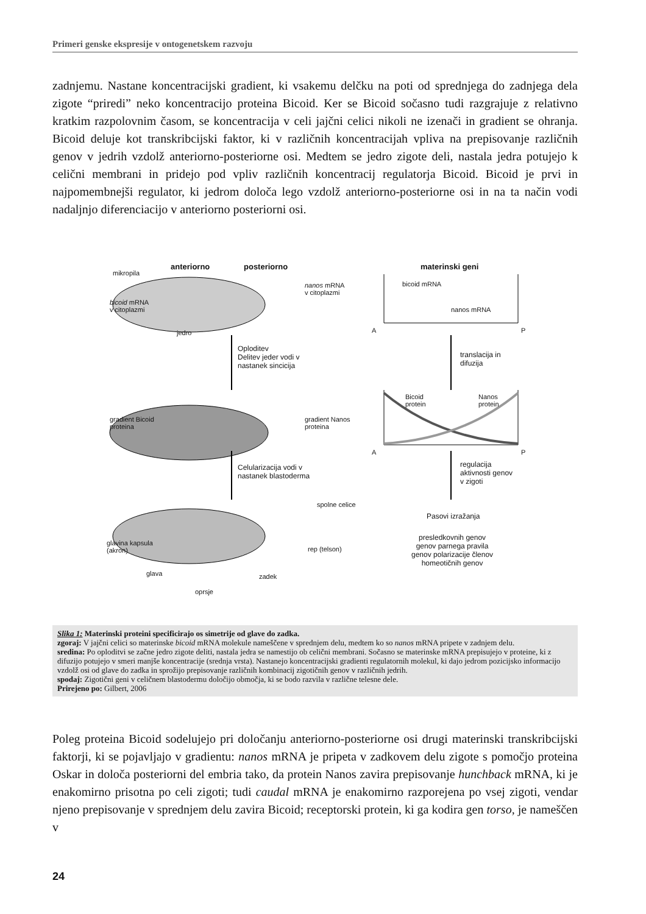Primeri genske ekspresije v ontogenetskem razvoju
zadnjemu. Nastane koncentracijski gradient, ki vsakemu delčku na poti od sprednjega do zadnjega dela zigote “priredi” neko koncentracijo proteina Bicoid. Ker se Bicoid sočasno tudi razgrajuje z relativno kratkim razpolovnim časom, se koncentracija v celi jajčni celici nikoli ne izenači in gradient se ohranja. Bicoid deluje kot transkribcijski faktor, ki v različnih koncentracijah vpliva na prepisovanje različnih genov v jedrih vzdolž anteriorno-posteriorne osi. Medtem se jedro zigote deli, nastala jedra potujejo k celični membrani in pridejo pod vpliv različnih koncentracij regulatorja Bicoid. Bicoid je prvi in najpomembnejši regulator, ki jedrom določa lego vzdolž anteriorno-posteriorne osi in na ta način vodi nadaljnjo diferenciacijo v anteriorno posteriorni osi.
anteriorno posteriorno materinski geni
mikropila
bicoid mRNA
v citoplazmi
jedro
nanos mRNA
v citoplazmi
bicoid mRNA
nanos mRNA
A P
Oploditev
Delitev jeder vodi v
nastanek sincicija
translacija in
difuzija
gradient Bicoid
proteina
gradient Nanos
proteina
Bicoid
protein
Nanos
protein
A P
Celularizacija vodi v
nastanek blastoderma
regulacija
aktivnosti genov
v zigoti
spolne celice
Pasovi izražanja
presledkovnih genov
genov parnega pravila
genov polarizacije členov
homeotičnih genov
glavina kapsula
(akron) rep (telson)
glava zadek
oprsje
Slika 1: Materinski proteini specificirajo os simetrije od glave do zadka.
zgoraj: V jajčni celici so materinske bicoid mRNA molekule nameščene v sprednjem delu, medtem ko so nanos mRNA pripete v zadnjem delu.
sredina: Po oploditvi se začne jedro zigote deliti, nastala jedra se namestijo ob celični membrani. Sočasno se materinske mRNA prepisujejo v proteine, ki z difuzijo potujejo v smeri manjše koncentracije (srednja vrsta). Nastanejo koncentracijski gradienti regulatornih molekul, ki dajo jedrom pozicijsko informacijo vzdolž osi od glave do zadka in sprožijo prepisovanje različnih kombinacij zigotičnih genov v različnih jedrih.
spodaj: Zigotični geni v celičnem blastodermu določijo območja, ki se bodo razvila v različne telesne dele.
Prirejeno po: Gilbert, 2006
Poleg proteina Bicoid sodelujejo pri določanju anteriorno-posteriorne osi drugi materinski transkribcijski faktorji, ki se pojavljajo v gradientu: nanos mRNA je pripeta v zadkovem delu zigote s pomočjo proteina Oskar in določa posteriorni del embria tako, da protein Nanos zavira prepisovanje hunchback mRNA, ki je enakomirno prisotna po celi zigoti; tudi caudal mRNA je enakomirno razporejena po vsej zigoti, vendar njeno prepisovanje v sprednjem delu zavira Bicoid; receptorski protein, ki ga kodira gen torso, je nameščen v
24